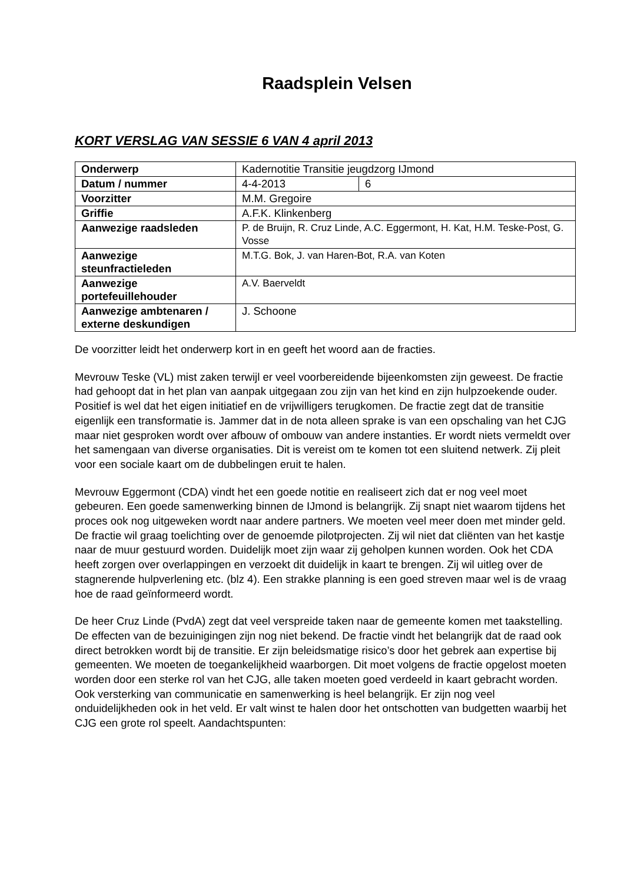Raadsplein Velsen
KORT VERSLAG VAN SESSIE 6 VAN 4 april 2013
| Onderwerp | Kadernotitie Transitie jeugdzorg IJmond | |
| Datum / nummer | 4-4-2013 | 6 |
| Voorzitter | M.M. Gregoire | |
| Griffie | A.F.K. Klinkenberg | |
| Aanwezige raadsleden | P. de Bruijn, R. Cruz Linde, A.C. Eggermont, H. Kat, H.M. Teske-Post, G. Vosse | |
| Aanwezige steunfractieleden | M.T.G. Bok, J. van Haren-Bot, R.A. van Koten | |
| Aanwezige portefeuillehouder | A.V. Baerveldt | |
| Aanwezige ambtenaren / externe deskundigen | J. Schoone | |
De voorzitter leidt het onderwerp kort in en geeft het woord aan de fracties.
Mevrouw Teske (VL) mist zaken terwijl er veel voorbereidende bijeenkomsten zijn geweest. De fractie had gehoopt dat in het plan van aanpak uitgegaan zou zijn van het kind en zijn hulpzoekende ouder. Positief is wel dat het eigen initiatief en de vrijwilligers terugkomen. De fractie zegt dat de transitie eigenlijk een transformatie is. Jammer dat in de nota alleen sprake is van een opschaling van het CJG maar niet gesproken wordt over afbouw of ombouw van andere instanties. Er wordt niets vermeldt over het samengaan van diverse organisaties. Dit is vereist om te komen tot een sluitend netwerk. Zij pleit voor een sociale kaart om de dubbelingen eruit te halen.
Mevrouw Eggermont (CDA) vindt het een goede notitie en realiseert zich dat er nog veel moet gebeuren. Een goede samenwerking binnen de IJmond is belangrijk. Zij snapt niet waarom tijdens het proces ook nog uitgeweken wordt naar andere partners. We moeten veel meer doen met minder geld. De fractie wil graag toelichting over de genoemde pilotprojecten. Zij wil niet dat cliënten van het kastje naar de muur gestuurd worden. Duidelijk moet zijn waar zij geholpen kunnen worden. Ook het CDA heeft zorgen over overlappingen en verzoekt dit duidelijk in kaart te brengen. Zij wil uitleg over de stagnerende hulpverlening etc. (blz 4). Een strakke planning is een goed streven maar wel is de vraag hoe de raad geïnformeerd wordt.
De heer Cruz Linde (PvdA) zegt dat veel verspreide taken naar de gemeente komen met taakstelling. De effecten van de bezuinigingen zijn nog niet bekend. De fractie vindt het belangrijk dat de raad ook direct betrokken wordt bij de transitie. Er zijn beleidsmatige risico’s door het gebrek aan expertise bij gemeenten. We moeten de toegankelijkheid waarborgen. Dit moet volgens de fractie opgelost moeten worden door een sterke rol van het CJG, alle taken moeten goed verdeeld in kaart gebracht worden. Ook versterking van communicatie en samenwerking is heel belangrijk. Er zijn nog veel onduidelijkheden ook in het veld. Er valt winst te halen door het ontschotten van budgetten waarbij het CJG een grote rol speelt. Aandachtspunten: